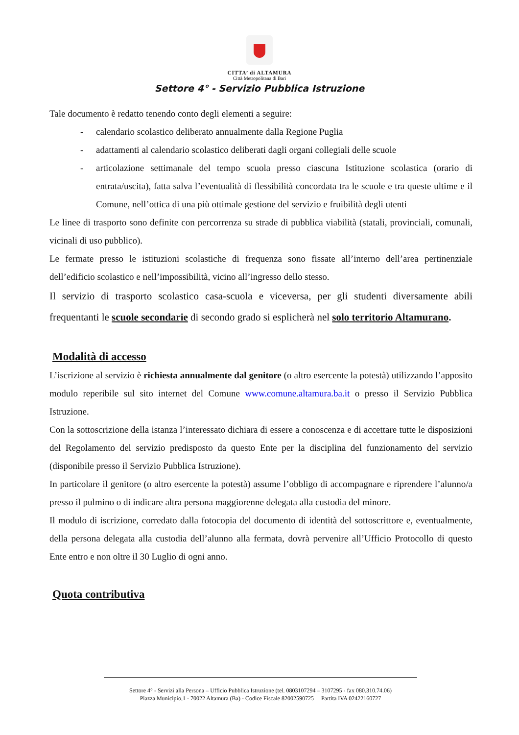CITTA’ di ALTAMURA
Città Metropolitana di Bari
Settore 4° - Servizio Pubblica Istruzione
Tale documento è redatto tenendo conto degli elementi a seguire:
- calendario scolastico deliberato annualmente dalla Regione Puglia
- adattamenti al calendario scolastico deliberati dagli organi collegiali delle scuole
- articolazione settimanale del tempo scuola presso ciascuna Istituzione scolastica (orario di entrata/uscita), fatta salva l’eventualità di flessibilità concordata tra le scuole e tra queste ultime e il Comune, nell’ottica di una più ottimale gestione del servizio e fruibilità degli utenti
Le linee di trasporto sono definite con percorrenza su strade di pubblica viabilità (statali, provinciali, comunali, vicinali di uso pubblico).
Le fermate presso le istituzioni scolastiche di frequenza sono fissate all’interno dell’area pertinenziale dell’edificio scolastico e nell’impossibilità, vicino all’ingresso dello stesso.
Il servizio di trasporto scolastico casa-scuola e viceversa, per gli studenti diversamente abili frequentanti le scuole secondarie di secondo grado si esplicherà nel solo territorio Altamurano.
Modalità di accesso
L’iscrizione al servizio è richiesta annualmente dal genitore (o altro esercente la potestà) utilizzando l’apposito modulo reperibile sul sito internet del Comune www.comune.altamura.ba.it o presso il Servizio Pubblica Istruzione.
Con la sottoscrizione della istanza l’interessato dichiara di essere a conoscenza e di accettare tutte le disposizioni del Regolamento del servizio predisposto da questo Ente per la disciplina del funzionamento del servizio (disponibile presso il Servizio Pubblica Istruzione).
In particolare il genitore (o altro esercente la potestà) assume l’obbligo di accompagnare e riprendere l’alunno/a presso il pulmino o di indicare altra persona maggiorenne delegata alla custodia del minore.
Il modulo di iscrizione, corredato dalla fotocopia del documento di identità del sottoscrittore e, eventualmente, della persona delegata alla custodia dell’alunno alla fermata, dovrà pervenire all’Ufficio Protocollo di questo Ente entro e non oltre il 30 Luglio di ogni anno.
Quota contributiva
Settore 4° - Servizi alla Persona – Ufficio Pubblica Istruzione (tel. 0803107294 – 3107295 - fax 080.310.74.06)
Piazza Municipio,1 - 70022 Altamura (Ba) - Codice Fiscale 82002590725 Partita IVA 02422160727